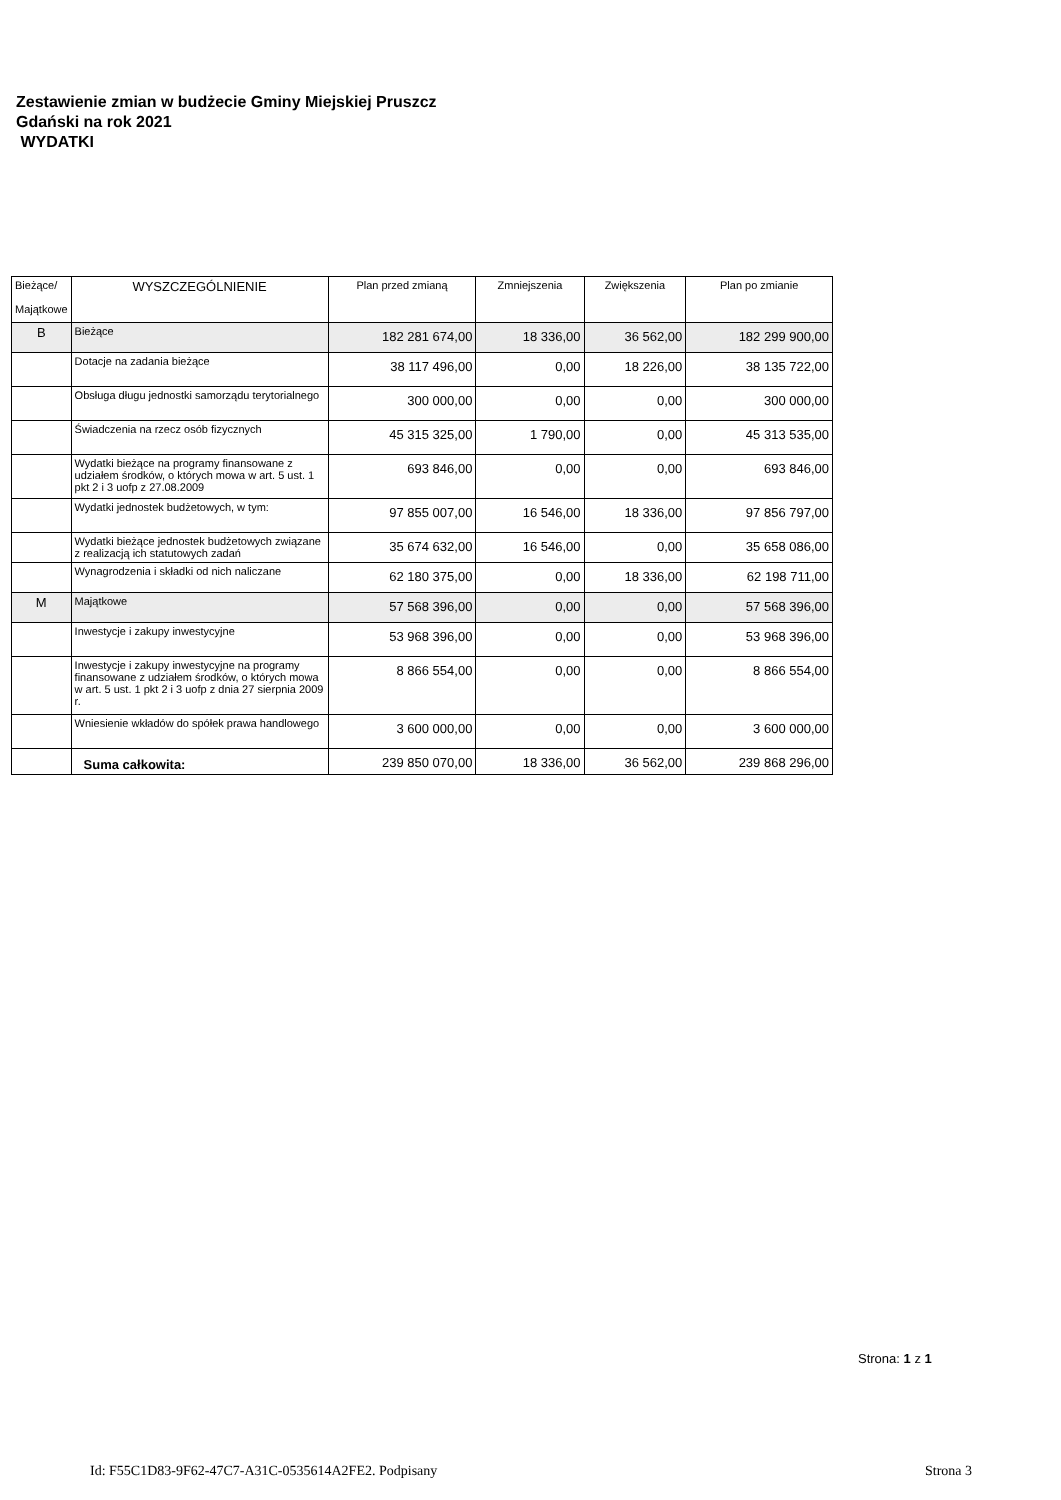Zestawienie zmian w budżecie Gminy Miejskiej Pruszcz
Gdański na rok 2021
WYDATKI
| Bieżące/ Majątkowe | WYSZCZEGÓLNIENIE | Plan przed zmianą | Zmniejszenia | Zwiększenia | Plan po zmianie |
| --- | --- | --- | --- | --- | --- |
| B | Bieżące | 182 281 674,00 | 18 336,00 | 36 562,00 | 182 299 900,00 |
| | Dotacje na zadania bieżące | 38 117 496,00 | 0,00 | 18 226,00 | 38 135 722,00 |
| | Obsługa długu jednostki samorządu terytorialnego | 300 000,00 | 0,00 | 0,00 | 300 000,00 |
| | Świadczenia na rzecz osób fizycznych | 45 315 325,00 | 1 790,00 | 0,00 | 45 313 535,00 |
| | Wydatki bieżące na programy finansowane z udziałem środków, o których mowa w art. 5 ust. 1 pkt 2 i 3 uofp z 27.08.2009 | 693 846,00 | 0,00 | 0,00 | 693 846,00 |
| | Wydatki jednostek budżetowych, w tym: | 97 855 007,00 | 16 546,00 | 18 336,00 | 97 856 797,00 |
| | Wydatki bieżące jednostek budżetowych związane z realizacją ich statutowych zadań | 35 674 632,00 | 16 546,00 | 0,00 | 35 658 086,00 |
| | Wynagrodzenia i składki od nich naliczane | 62 180 375,00 | 0,00 | 18 336,00 | 62 198 711,00 |
| M | Majątkowe | 57 568 396,00 | 0,00 | 0,00 | 57 568 396,00 |
| | Inwestycje i zakupy inwestycyjne | 53 968 396,00 | 0,00 | 0,00 | 53 968 396,00 |
| | Inwestycje i zakupy inwestycyjne na programy finansowane z udziałem środków, o których mowa w art. 5 ust. 1 pkt 2 i 3 uofp z dnia 27 sierpnia 2009 r. | 8 866 554,00 | 0,00 | 0,00 | 8 866 554,00 |
| | Wniesienie wkładów do spółek prawa handlowego | 3 600 000,00 | 0,00 | 0,00 | 3 600 000,00 |
| | Suma całkowita: | 239 850 070,00 | 18 336,00 | 36 562,00 | 239 868 296,00 |
Strona: 1 z 1
Id: F55C1D83-9F62-47C7-A31C-0535614A2FE2. Podpisany
Strona 3